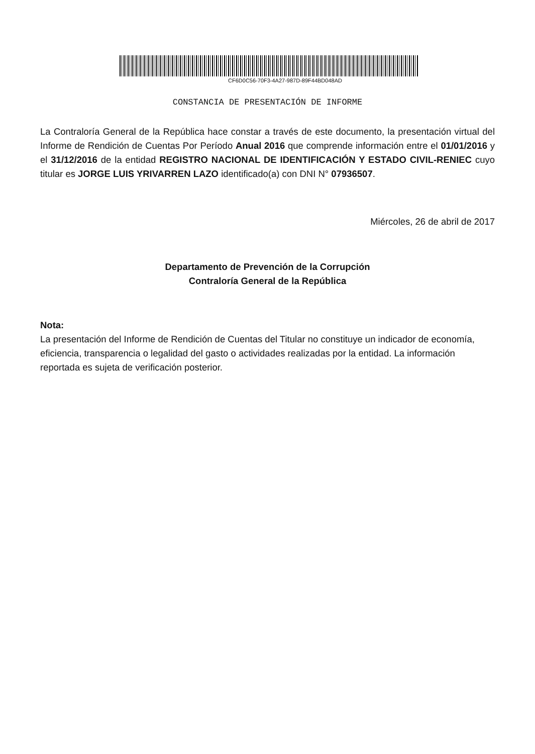CF6D0C56-70F3-4A27-987D-89F44BD048AD
CONSTANCIA DE PRESENTACIÓN DE INFORME
La Contraloría General de la República hace constar a través de este documento, la presentación virtual del Informe de Rendición de Cuentas Por Período Anual 2016 que comprende información entre el 01/01/2016 y el 31/12/2016 de la entidad REGISTRO NACIONAL DE IDENTIFICACIÓN Y ESTADO CIVIL-RENIEC cuyo titular es JORGE LUIS YRIVARREN LAZO identificado(a) con DNI N° 07936507.
Miércoles, 26 de abril de 2017
Departamento de Prevención de la Corrupción
Contraloría General de la República
Nota:
La presentación del Informe de Rendición de Cuentas del Titular no constituye un indicador de economía, eficiencia, transparencia o legalidad del gasto o actividades realizadas por la entidad. La información reportada es sujeta de verificación posterior.